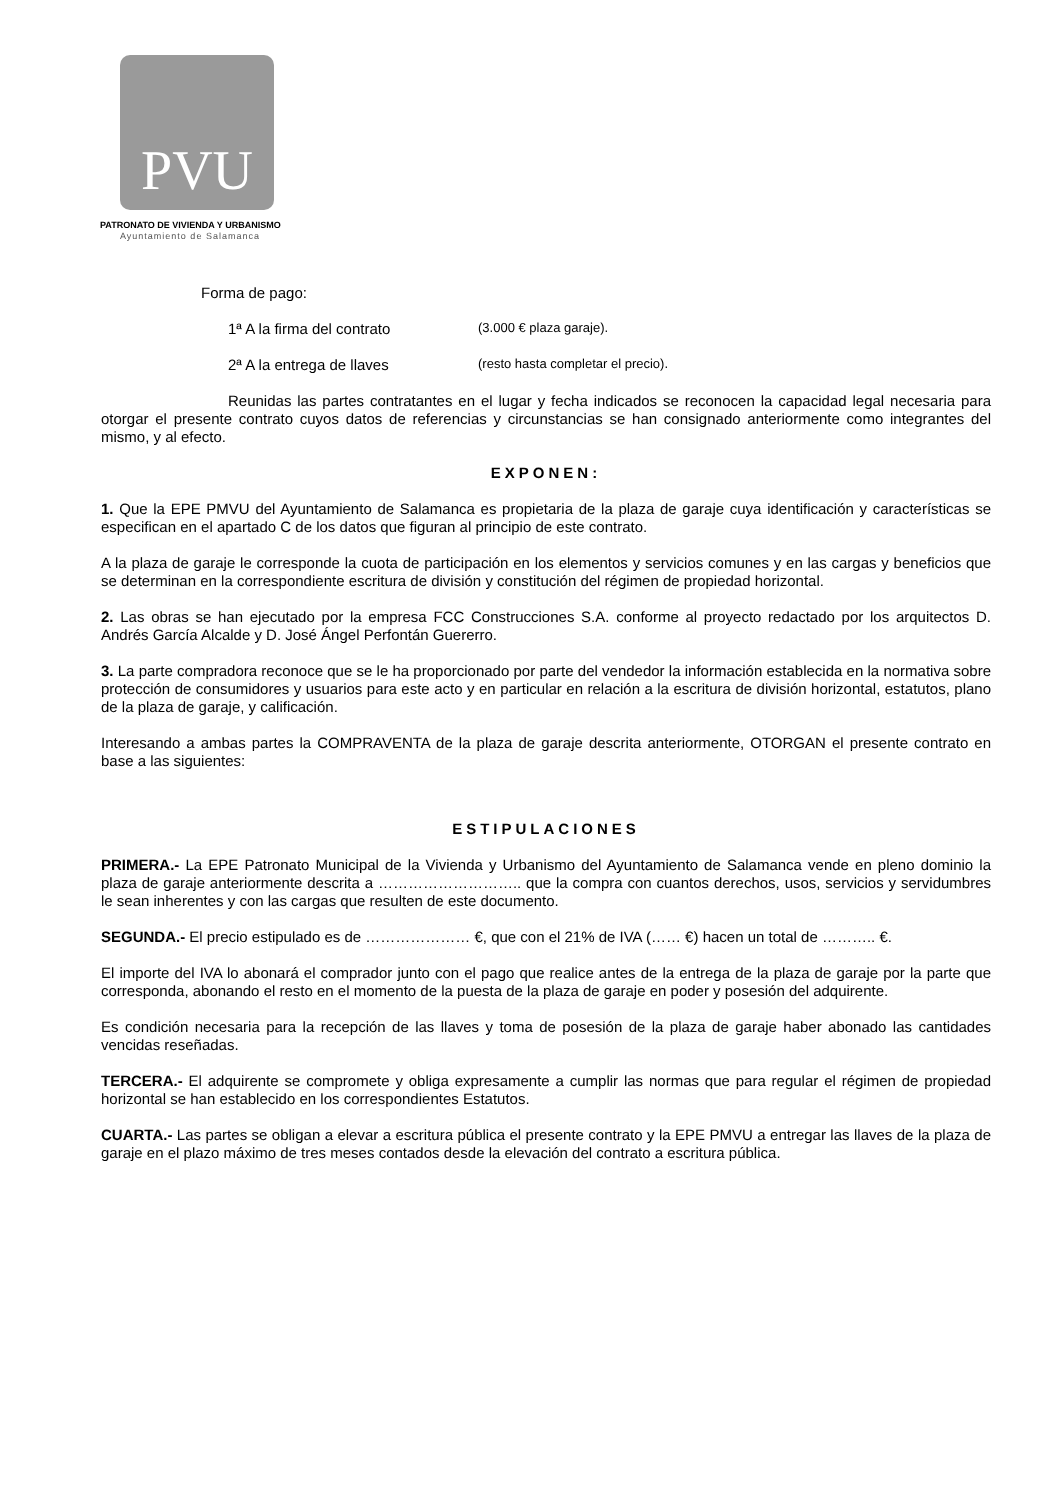PVU
PATRONATO DE VIVIENDA Y URBANISMO
Ayuntamiento de Salamanca
Forma de pago:
1ª A la firma del contrato (3.000 € plaza garaje).
2ª A la entrega de llaves (resto hasta completar el precio).
Reunidas las partes contratantes en el lugar y fecha indicados se reconocen la capacidad legal necesaria para otorgar el presente contrato cuyos datos de referencias y circunstancias se han consignado anteriormente como integrantes del mismo, y al efecto.
EXPONEN:
1. Que la EPE PMVU del Ayuntamiento de Salamanca es propietaria de la plaza de garaje cuya identificación y características se especifican en el apartado C de los datos que figuran al principio de este contrato.
A la plaza de garaje le corresponde la cuota de participación en los elementos y servicios comunes y en las cargas y beneficios que se determinan en la correspondiente escritura de división y constitución del régimen de propiedad horizontal.
2. Las obras se han ejecutado por la empresa FCC Construcciones S.A. conforme al proyecto redactado por los arquitectos D. Andrés García Alcalde y D. José Ángel Perfontán Guererro.
3. La parte compradora reconoce que se le ha proporcionado por parte del vendedor la información establecida en la normativa sobre protección de consumidores y usuarios para este acto y en particular en relación a la escritura de división horizontal, estatutos, plano de la plaza de garaje, y calificación.
Interesando a ambas partes la COMPRAVENTA de la plaza de garaje descrita anteriormente, OTORGAN el presente contrato en base a las siguientes:
ESTIPULACIONES
PRIMERA.- La EPE Patronato Municipal de la Vivienda y Urbanismo del Ayuntamiento de Salamanca vende en pleno dominio la plaza de garaje anteriormente descrita a ……………………….. que la compra con cuantos derechos, usos, servicios y servidumbres le sean inherentes y con las cargas que resulten de este documento.
SEGUNDA.- El precio estipulado es de ………………… €, que con el 21% de IVA (…… €) hacen un total de ……….. €.
El importe del IVA lo abonará el comprador junto con el pago que realice antes de la entrega de la plaza de garaje por la parte que corresponda, abonando el resto en el momento de la puesta de la plaza de garaje en poder y posesión del adquirente.
Es condición necesaria para la recepción de las llaves y toma de posesión de la plaza de garaje haber abonado las cantidades vencidas reseñadas.
TERCERA.- El adquirente se compromete y obliga expresamente a cumplir las normas que para regular el régimen de propiedad horizontal se han establecido en los correspondientes Estatutos.
CUARTA.- Las partes se obligan a elevar a escritura pública el presente contrato y la EPE PMVU a entregar las llaves de la plaza de garaje en el plazo máximo de tres meses contados desde la elevación del contrato a escritura pública.